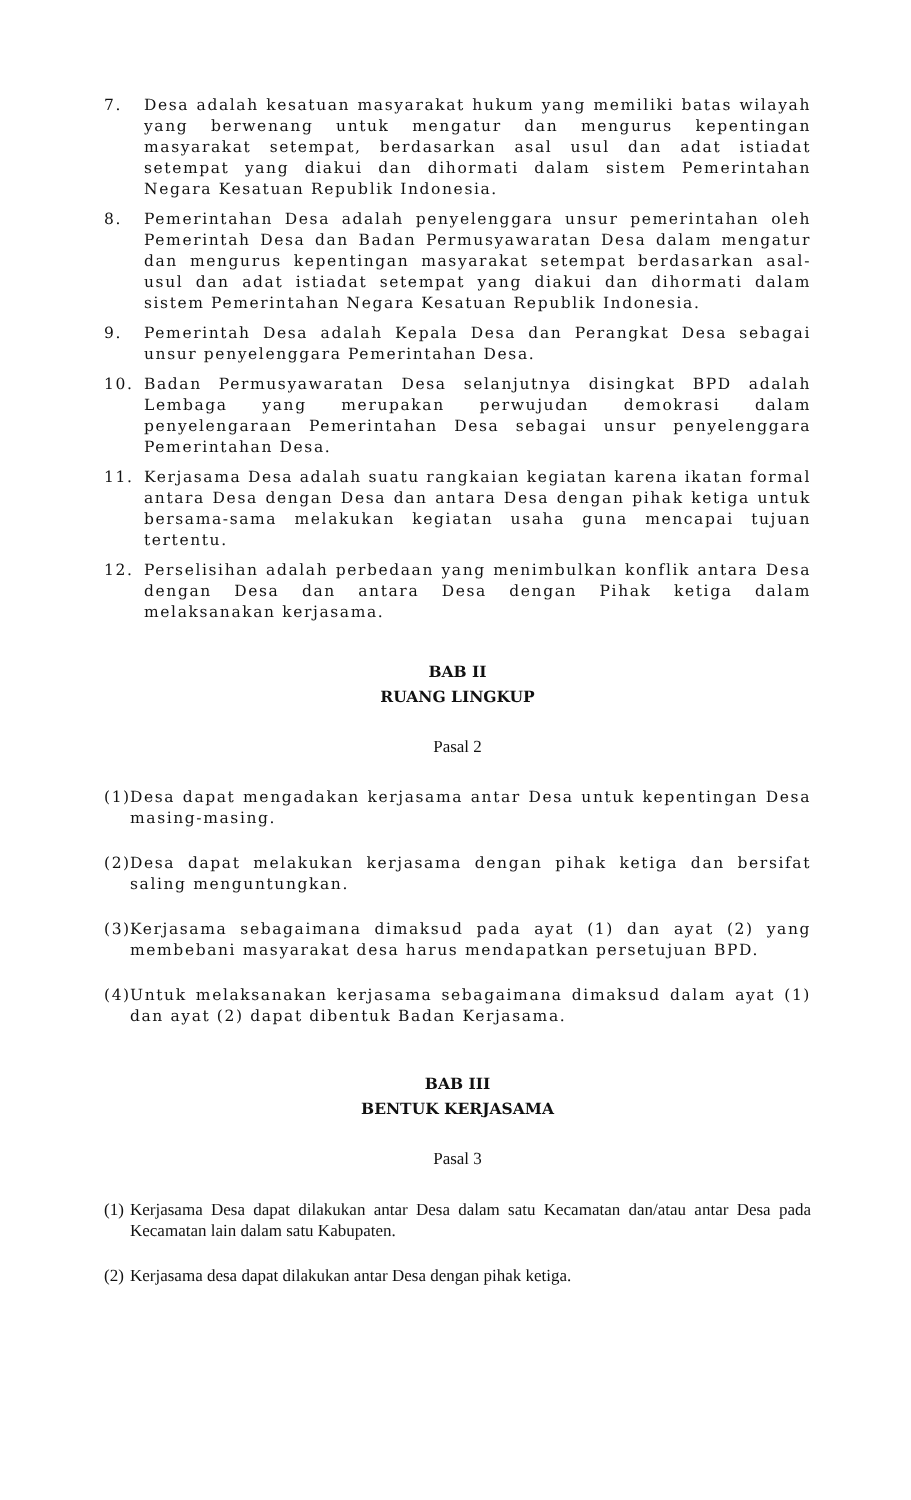7. Desa adalah kesatuan masyarakat hukum yang memiliki batas wilayah yang berwenang untuk mengatur dan mengurus kepentingan masyarakat setempat, berdasarkan asal usul dan adat istiadat setempat yang diakui dan dihormati dalam sistem Pemerintahan Negara Kesatuan Republik Indonesia.
8. Pemerintahan Desa adalah penyelenggara unsur pemerintahan oleh Pemerintah Desa dan Badan Permusyawaratan Desa dalam mengatur dan mengurus kepentingan masyarakat setempat berdasarkan asal-usul dan adat istiadat setempat yang diakui dan dihormati dalam sistem Pemerintahan Negara Kesatuan Republik Indonesia.
9. Pemerintah Desa adalah Kepala Desa dan Perangkat Desa sebagai unsur penyelenggara Pemerintahan Desa.
10. Badan Permusyawaratan Desa selanjutnya disingkat BPD adalah Lembaga yang merupakan perwujudan demokrasi dalam penyelengaraan Pemerintahan Desa sebagai unsur penyelenggara Pemerintahan Desa.
11. Kerjasama Desa adalah suatu rangkaian kegiatan karena ikatan formal antara Desa dengan Desa dan antara Desa dengan pihak ketiga untuk bersama-sama melakukan kegiatan usaha guna mencapai tujuan tertentu.
12. Perselisihan adalah perbedaan yang menimbulkan konflik antara Desa dengan Desa dan antara Desa dengan Pihak ketiga dalam melaksanakan kerjasama.
BAB II
RUANG LINGKUP
Pasal 2
(1)
Desa dapat mengadakan kerjasama antar Desa untuk kepentingan Desa masing-masing.
(2)
Desa dapat melakukan kerjasama dengan pihak ketiga dan bersifat saling menguntungkan.
(3)
Kerjasama sebagaimana dimaksud pada ayat (1) dan ayat (2) yang membebani masyarakat desa harus mendapatkan persetujuan BPD.
(4)
Untuk melaksanakan kerjasama sebagaimana dimaksud dalam ayat (1) dan ayat (2) dapat dibentuk Badan Kerjasama.
BAB III
BENTUK KERJASAMA
Pasal 3
(1)
Kerjasama Desa dapat dilakukan antar Desa dalam satu Kecamatan dan/atau antar Desa pada Kecamatan lain dalam satu Kabupaten.
(2)
Kerjasama desa dapat dilakukan antar Desa dengan pihak ketiga.